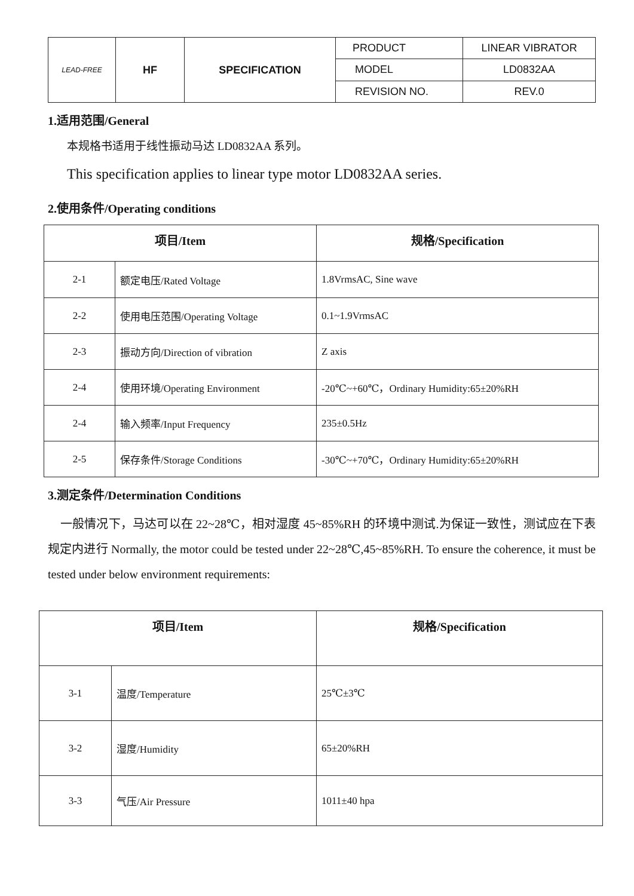| LEAD-FREE | HF | SPECIFICATION | PRODUCT | LINEAR VIBRATOR |
| | | | MODEL | LD0832AA |
| | | | REVISION NO. | REV.0 |
1.适用范围/General
本规格书适用于线性振动马达 LD0832AA 系列。
This specification applies to linear type motor LD0832AA series.
2.使用条件/Operating conditions
| 项目/Item | | 规格/Specification |
| --- | --- | --- |
| 2-1 | 额定电压/Rated Voltage | 1.8VrmsAC, Sine wave |
| 2-2 | 使用电压范围/Operating Voltage | 0.1~1.9VrmsAC |
| 2-3 | 振动方向/Direction of vibration | Z axis |
| 2-4 | 使用环境/Operating Environment | -20℃~+60℃，Ordinary Humidity:65±20%RH |
| 2-4 | 输入频率/Input Frequency | 235±0.5Hz |
| 2-5 | 保存条件/Storage Conditions | -30℃~+70℃，Ordinary Humidity:65±20%RH |
3.测定条件/Determination Conditions
一般情况下，马达可以在 22~28℃，相对湿度 45~85%RH 的环境中测试.为保证一致性，测试应在下表规定内进行 Normally, the motor could be tested under 22~28℃,45~85%RH. To ensure the coherence, it must be tested under below environment requirements:
| 项目/Item | | 规格/Specification |
| --- | --- | --- |
| 3-1 | 温度/Temperature | 25℃±3℃ |
| 3-2 | 湿度/Humidity | 65±20%RH |
| 3-3 | 气压/Air Pressure | 1011±40 hpa |